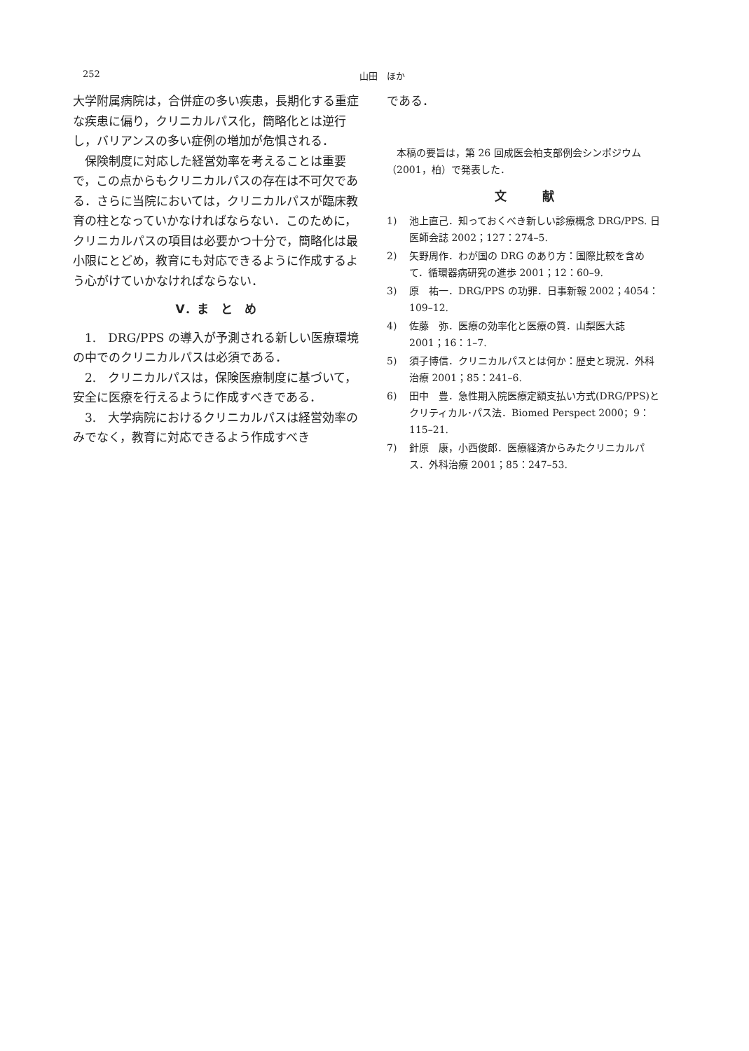252 山田　ほか
大学附属病院は，合併症の多い疾患，長期化する重症な疾患に偏り，クリニカルパス化，簡略化とは逆行し，バリアンスの多い症例の増加が危惧される．
保険制度に対応した経営効率を考えることは重要で，この点からもクリニカルパスの存在は不可欠である．さらに当院においては，クリニカルパスが臨床教育の柱となっていかなければならない．このために，クリニカルパスの項目は必要かつ十分で，簡略化は最小限にとどめ，教育にも対応できるように作成するよう心がけていかなければならない．
V．ま　と　め
1.　DRG/PPS の導入が予測される新しい医療環境の中でのクリニカルパスは必須である．
2.　クリニカルパスは，保険医療制度に基づいて，安全に医療を行えるように作成すべきである．
3.　大学病院におけるクリニカルパスは経営効率のみでなく，教育に対応できるよう作成すべき
である．
本稿の要旨は，第 26 回成医会柏支部例会シンポジウム（2001，柏）で発表した．
文　　　献
1) 池上直己．知っておくべき新しい診療概念 DRG/PPS. 日医師会誌 2002；127：274–5.
2) 矢野周作．わが国の DRG のあり方：国際比較を含めて．循環器病研究の進歩 2001；12：60–9.
3) 原　祐一．DRG/PPS の功罪．日事新報 2002；4054：109–12.
4) 佐藤　弥．医療の効率化と医療の質．山梨医大誌 2001；16：1–7.
5) 須子博信．クリニカルパスとは何か：歴史と現況．外科治療 2001；85：241–6.
6) 田中　豊．急性期入院医療定額支払い方式(DRG/PPS)とクリティカル･パス法．Biomed Perspect 2000；9：115–21.
7) 針原　康，小西俊郎．医療経済からみたクリニカルパス．外科治療 2001；85：247–53.